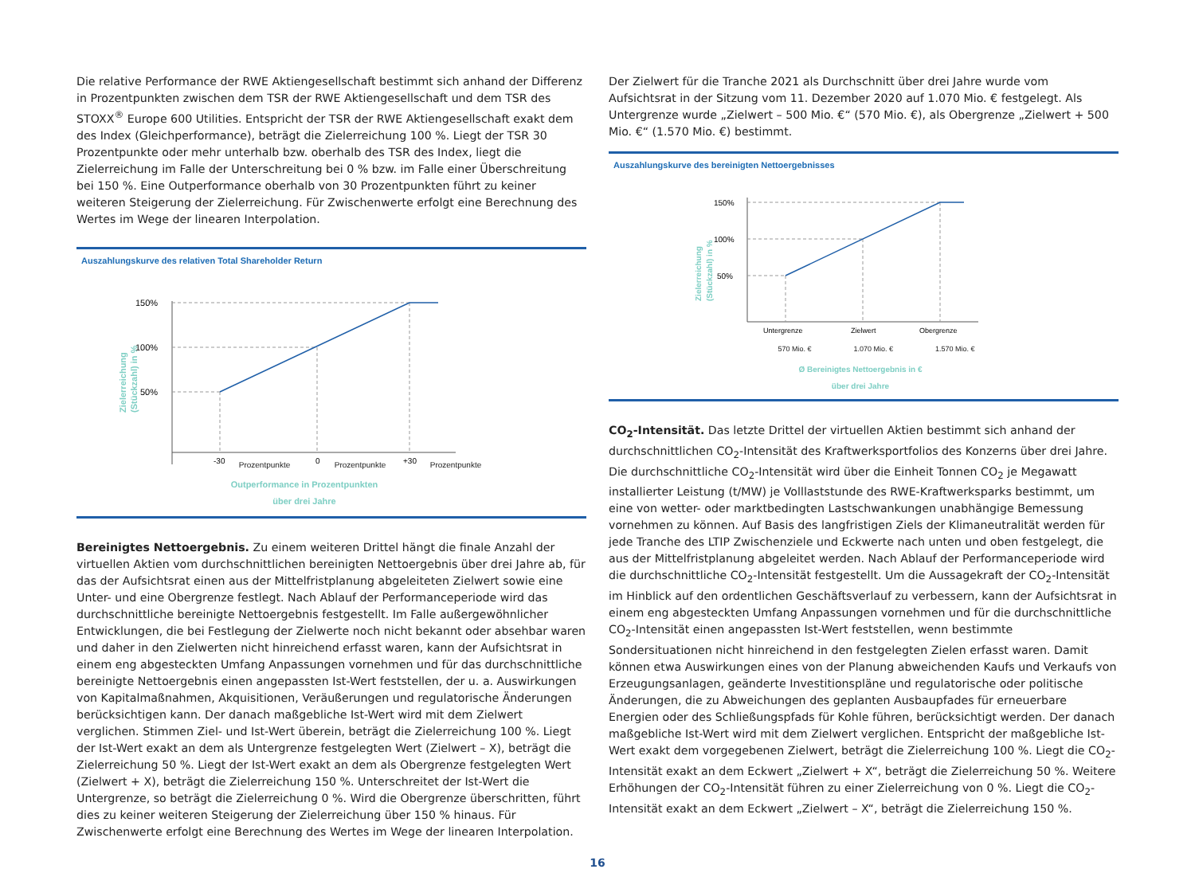Die relative Performance der RWE Aktiengesellschaft bestimmt sich anhand der Differenz in Prozentpunkten zwischen dem TSR der RWE Aktiengesellschaft und dem TSR des STOXX<sup>®</sup> Europe 600 Utilities. Entspricht der TSR der RWE Aktiengesellschaft exakt dem des Index (Gleichperformance), beträgt die Zielerreichung 100 %. Liegt der TSR 30 Prozentpunkte oder mehr unterhalb bzw. oberhalb des TSR des Index, liegt die Zielerreichung im Falle der Unterschreitung bei 0 % bzw. im Falle einer Überschreitung bei 150 %. Eine Outperformance oberhalb von 30 Prozentpunkten führt zu keiner weiteren Steigerung der Zielerreichung. Für Zwischenwerte erfolgt eine Berechnung des Wertes im Wege der linearen Interpolation.
Auszahlungskurve des relativen Total Shareholder Return
150%
100%
50%
Zielerreichung
(Stückzahl) in %
-30
0
+30
Prozentpunkte Prozentpunkte Prozentpunkte
Outperformance in Prozentpunkten
über drei Jahre
Bereinigtes Nettoergebnis. Zu einem weiteren Drittel hängt die finale Anzahl der virtuellen Aktien vom durchschnittlichen bereinigten Nettoergebnis über drei Jahre ab, für das der Aufsichtsrat einen aus der Mittelfristplanung abgeleiteten Zielwert sowie eine Unter- und eine Obergrenze festlegt. Nach Ablauf der Performanceperiode wird das durchschnittliche bereinigte Nettoergebnis festgestellt. Im Falle außergewöhnlicher Entwicklungen, die bei Festlegung der Zielwerte noch nicht bekannt oder absehbar waren und daher in den Zielwerten nicht hinreichend erfasst waren, kann der Aufsichtsrat in einem eng abgesteckten Umfang Anpassungen vornehmen und für das durchschnittliche bereinigte Nettoergebnis einen angepassten Ist-Wert feststellen, der u. a. Auswirkungen von Kapitalmaßnahmen, Akquisitionen, Veräußerungen und regulatorische Änderungen berücksichtigen kann. Der danach maßgebliche Ist-Wert wird mit dem Zielwert verglichen. Stimmen Ziel- und Ist-Wert überein, beträgt die Zielerreichung 100 %. Liegt der Ist-Wert exakt an dem als Untergrenze festgelegten Wert (Zielwert – X), beträgt die Zielerreichung 50 %. Liegt der Ist-Wert exakt an dem als Obergrenze festgelegten Wert (Zielwert + X), beträgt die Zielerreichung 150 %. Unterschreitet der Ist-Wert die Untergrenze, so beträgt die Zielerreichung 0 %. Wird die Obergrenze überschritten, führt dies zu keiner weiteren Steigerung der Zielerreichung über 150 % hinaus. Für Zwischenwerte erfolgt eine Berechnung des Wertes im Wege der linearen Interpolation.
Der Zielwert für die Tranche 2021 als Durchschnitt über drei Jahre wurde vom Aufsichtsrat in der Sitzung vom 11. Dezember 2020 auf 1.070 Mio. € festgelegt. Als Untergrenze wurde „Zielwert – 500 Mio. €“ (570 Mio. €), als Obergrenze „Zielwert + 500 Mio. €“ (1.570 Mio. €) bestimmt.
Auszahlungskurve des bereinigten Nettoergebnisses
150%
100%
50%
Zielerreichung
(Stückzahl) in %
Untergrenze
Zielwert
Obergrenze
570 Mio. € 1.070 Mio. € 1.570 Mio. €
Ø Bereinigtes Nettoergebnis in €
über drei Jahre
CO<sub>2</sub>-Intensität. Das letzte Drittel der virtuellen Aktien bestimmt sich anhand der durchschnittlichen CO<sub>2</sub>-Intensität des Kraftwerksportfolios des Konzerns über drei Jahre. Die durchschnittliche CO<sub>2</sub>-Intensität wird über die Einheit Tonnen CO<sub>2</sub> je Megawatt installierter Leistung (t/MW) je Volllaststunde des RWE-Kraftwerksparks bestimmt, um eine von wetter- oder marktbedingten Lastschwankungen unabhängige Bemessung vornehmen zu können. Auf Basis des langfristigen Ziels der Klimaneutralität werden für jede Tranche des LTIP Zwischenziele und Eckwerte nach unten und oben festgelegt, die aus der Mittelfristplanung abgeleitet werden. Nach Ablauf der Performanceperiode wird die durchschnittliche CO<sub>2</sub>-Intensität festgestellt. Um die Aussagekraft der CO<sub>2</sub>-Intensität im Hinblick auf den ordentlichen Geschäftsverlauf zu verbessern, kann der Aufsichtsrat in einem eng abgesteckten Umfang Anpassungen vornehmen und für die durchschnittliche CO<sub>2</sub>-Intensität einen angepassten Ist-Wert feststellen, wenn bestimmte Sondersituationen nicht hinreichend in den festgelegten Zielen erfasst waren. Damit können etwa Auswirkungen eines von der Planung abweichenden Kaufs und Verkaufs von Erzeugungsanlagen, geänderte Investitionspläne und regulatorische oder politische Änderungen, die zu Abweichungen des geplanten Ausbaupfades für erneuerbare Energien oder des Schließungspfads für Kohle führen, berücksichtigt werden. Der danach maßgebliche Ist-Wert wird mit dem Zielwert verglichen. Entspricht der maßgebliche Ist-Wert exakt dem vorgegebenen Zielwert, beträgt die Zielerreichung 100 %. Liegt die CO<sub>2</sub>-Intensität exakt an dem Eckwert „Zielwert + X“, beträgt die Zielerreichung 50 %. Weitere Erhöhungen der CO<sub>2</sub>-Intensität führen zu einer Zielerreichung von 0 %. Liegt die CO<sub>2</sub>-Intensität exakt an dem Eckwert „Zielwert – X“, beträgt die Zielerreichung 150 %.
16